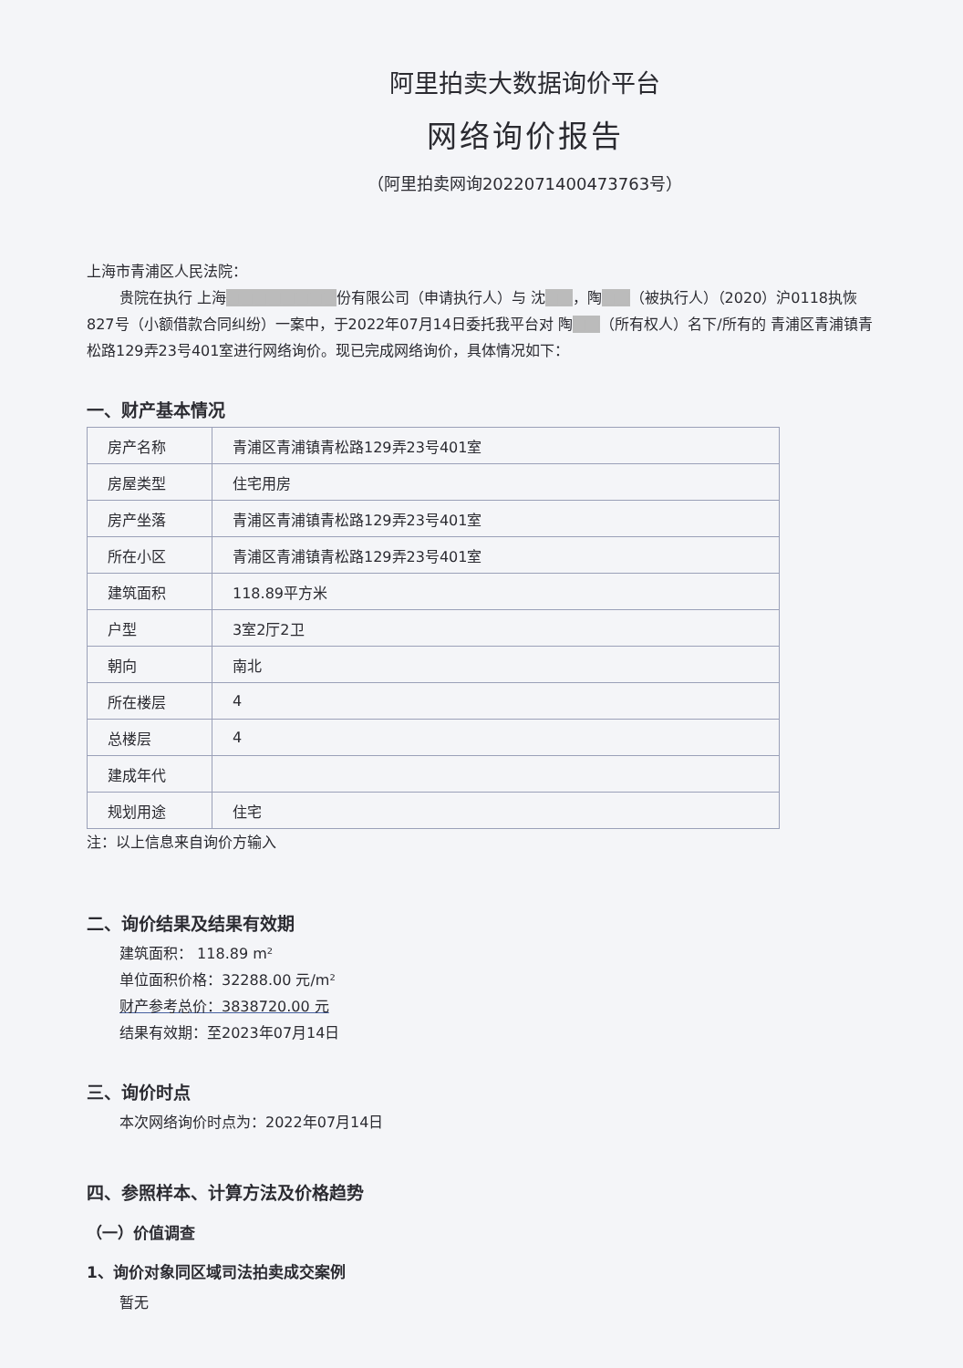阿里拍卖大数据询价平台
网络询价报告
（阿里拍卖网询2022071400473763号）
上海市青浦区人民法院：
贵院在执行 上海■■■■■■■■份有限公司（申请执行人）与 沈■■，陶■■（被执行人）（2020）沪0118执恢827号（小额借款合同纠纷）一案中，于2022年07月14日委托我平台对 陶■■（所有权人）名下/所有的 青浦区青浦镇青松路129弄23号401室进行网络询价。现已完成网络询价，具体情况如下：
一、财产基本情况
| 房产名称 | 青浦区青浦镇青松路129弄23号401室 |
| 房屋类型 | 住宅用房 |
| 房产坐落 | 青浦区青浦镇青松路129弄23号401室 |
| 所在小区 | 青浦区青浦镇青松路129弄23号401室 |
| 建筑面积 | 118.89平方米 |
| 户型 | 3室2厅2卫 |
| 朝向 | 南北 |
| 所在楼层 | 4 |
| 总楼层 | 4 |
| 建成年代 | |
| 规划用途 | 住宅 |
注：以上信息来自询价方输入
二、询价结果及结果有效期
建筑面积： 118.89 m²
单位面积价格：32288.00 元/m²
财产参考总价：3838720.00 元
结果有效期：至2023年07月14日
三、询价时点
本次网络询价时点为：2022年07月14日
四、参照样本、计算方法及价格趋势
（一）价值调查
1、询价对象同区域司法拍卖成交案例
暂无